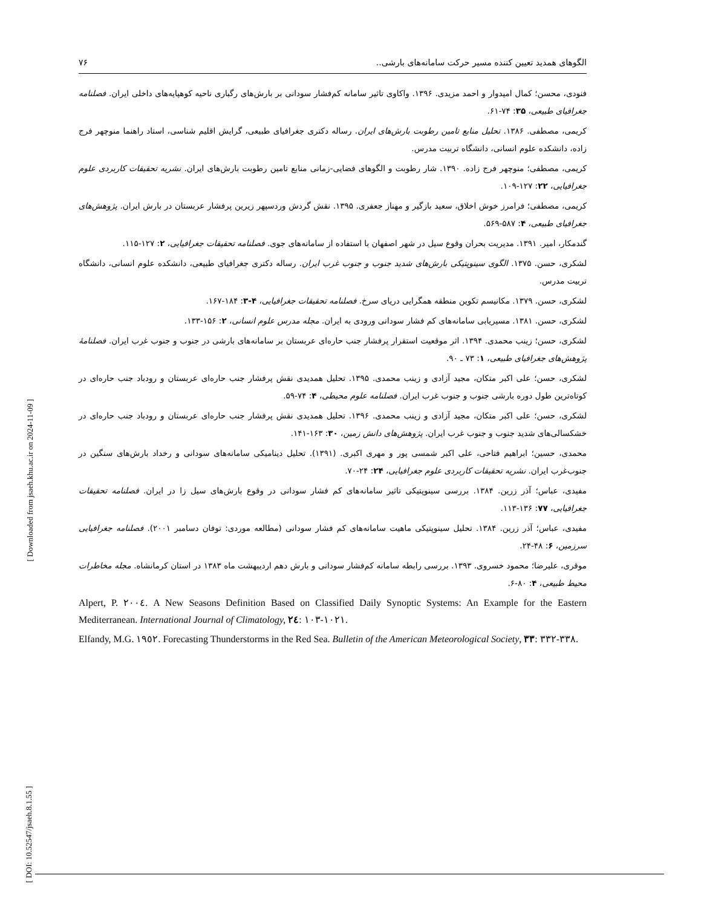الگوهای همدید تعیین کننده مسیر حرکت سامانه‌های بارشی.. ۷۶
فنودی، محسن؛ کمال امیدوار و احمد مزیدی. ۱۳۹۶. واکاوی تاثیر سامانه کم‌فشار سودانی بر بارش‌های رگباری ناحیه کوهپایه‌های داخلی ایران. فصلنامه جغرافیای طبیعی، ۳۵: ۷۴-۶۱.
کریمی، مصطفی. ۱۳۸۶. تحلیل منابع تامین رطوبت بارش‌های ایران. رساله دکتری جغرافیای طبیعی، گرایش اقلیم شناسی، استاد راهنما منوچهر فرج زاده، دانشکده علوم انسانی، دانشگاه تربیت مدرس.
کریمی، مصطفی؛ منوچهر فرج زاده. ۱۳۹۰. شار رطوبت و الگوهای فضایی-زمانی منابع تامین رطوبت بارش‌های ایران. نشریه تحقیقات کاربردی علوم جغرافیایی، ۲۲: ۱۲۷-۱۰۹.
کریمی، مصطفی؛ فرامرز خوش اخلاق، سعید بازگیر و مهناز جعفری. ۱۳۹۵. نقش گردش وردسپهر زیرین پرفشار عربستان در بارش ایران. پژوهش‌های جغرافیای طبیعی، ۴: ۵۸۷-۵۶۹.
گندمکار، امیر. ۱۳۹۱. مدیریت بحران وقوع سیل در شهر اصفهان با استفاده از سامانه‌های جوی. فصلنامه تحقیقات جغرافیایی، ۲: ۱۲۷-۱۱۵.
لشکری، حسن. ۱۳۷۵. الگوی سینوپتیکی بارش‌های شدید جنوب و جنوب غرب ایران. رساله دکتری جغرافیای طبیعی، دانشکده علوم انسانی، دانشگاه تربیت مدرس.
لشکری، حسن. ۱۳۷۹. مکانیسم تکوین منطقه همگرایی دریای سرخ. فصلنامه تحقیقات جغرافیایی، ۴-۳: ۱۸۴-۱۶۷.
لشکری، حسن. ۱۳۸۱. مسیریابی سامانه‌های کم فشار سودانی ورودی به ایران. مجله مدرس علوم انسانی، ۲: ۱۵۶-۱۳۳.
لشکری، حسن؛ زینب محمدی. ۱۳۹۴. اثر موقعیت استقرار پرفشار جنب حاره‌ای عربستان بر سامانه‌های بارشی در جنوب و جنوب غرب ایران. فصلنامهٔ پژوهش‌های جغرافیای طبیعی، ۱: ۷۳ ـ ۹۰.
لشکری، حسن؛ علی اکبر متکان، مجید آزادی و زینب محمدی. ۱۳۹۵. تحلیل همدیدی نقش پرفشار جنب حاره‌ای عربستان و رودباد جنب حاره‌ای در کوتاه‌ترین طول دوره بارشی جنوب و جنوب غرب ایران. فصلنامه علوم محیطی، ۴: ۷۴-۵۹.
لشکری، حسن؛ علی اکبر متکان، مجید آزادی و زینب محمدی. ۱۳۹۶. تحلیل همدیدی نقش پرفشار جنب حاره‌ای عربستان و رودباد جنب حاره‌ای در خشکسالی‌های شدید جنوب و جنوب غرب ایران. پژوهش‌های دانش زمین، ۳۰: ۱۶۳-۱۴۱.
محمدی، حسین؛ ابراهیم فتاحی، علی اکبر شمسی پور و مهری اکبری. (۱۳۹۱). تحلیل دینامیکی سامانه‌های سودانی و رخداد بارش‌های سنگین در جنوب‌غرب ایران. نشریه تحقیقات کاربردی علوم جغرافیایی، ۲۴: ۲۴-۷۰.
مفیدی، عباس؛ آذر زرین. ۱۳۸۴. بررسی سینوپتیکی تاثیر سامانه‌های کم فشار سودانی در وقوع بارش‌های سیل زا در ایران. فصلنامه تحقیقات جغرافیایی، ۷۷: ۱۳۶-۱۱۳.
مفیدی، عباس؛ آذر زرین. ۱۳۸۴. تحلیل سینوپتیکی ماهیت سامانه‌های کم فشار سودانی (مطالعه موردی: توفان دسامبر ۲۰۰۱). فصلنامه جغرافیایی سرزمین، ۶: ۴۸-۲۴.
موقری، علیرضا؛ محمود خسروی. ۱۳۹۳. بررسی رابطه سامانه کم‌فشار سودانی و بارش دهم اردیبهشت ماه ۱۳۸۳ در استان کرمانشاه. مجله مخاطرات محیط طبیعی، ۴: ۸۰-۶.
Alpert, P. ۲۰۰٤. A New Seasons Definition Based on Classified Daily Synoptic Systems: An Example for the Eastern Mediterranean. International Journal of Climatology, ۲٤: ۱۰۳-۱۰۲۱.
Elfandy, M.G. ۱۹٥۲. Forecasting Thunderstorms in the Red Sea. Bulletin of the American Meteorological Society, ۳۳: ۳۳۲-۳۳۸.
[ Downloaded from jsaeh.khu.ac.ir on 2024-11-09 ]
[ DOI: 10.52547/jsaeh.8.1.55 ]